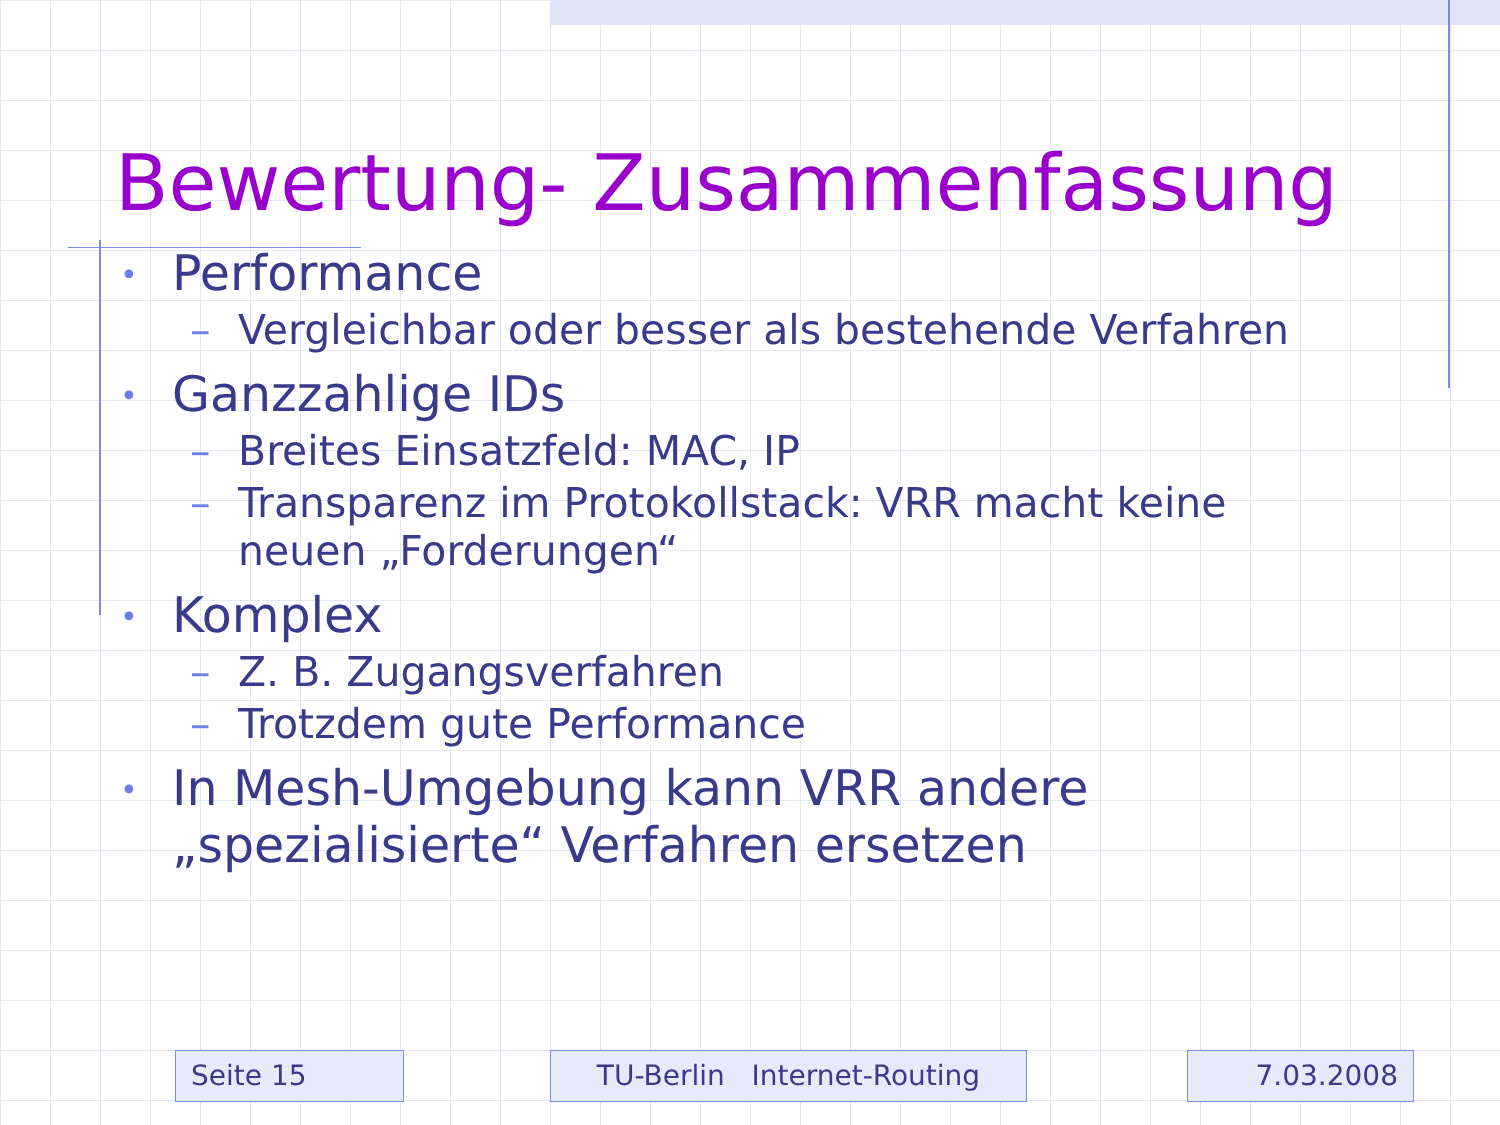Bewertung- Zusammenfassung
• Performance
– Vergleichbar oder besser als bestehende Verfahren
• Ganzzahlige IDs
– Breites Einsatzfeld: MAC, IP
– Transparenz im Protokollstack: VRR macht keine
neuen „Forderungen“
• Komplex
– Z. B. Zugangsverfahren
– Trotzdem gute Performance
• In Mesh-Umgebung kann VRR andere
„spezialisierte“ Verfahren ersetzen
Seite 15 TU-Berlin Internet-Routing 7.03.2008